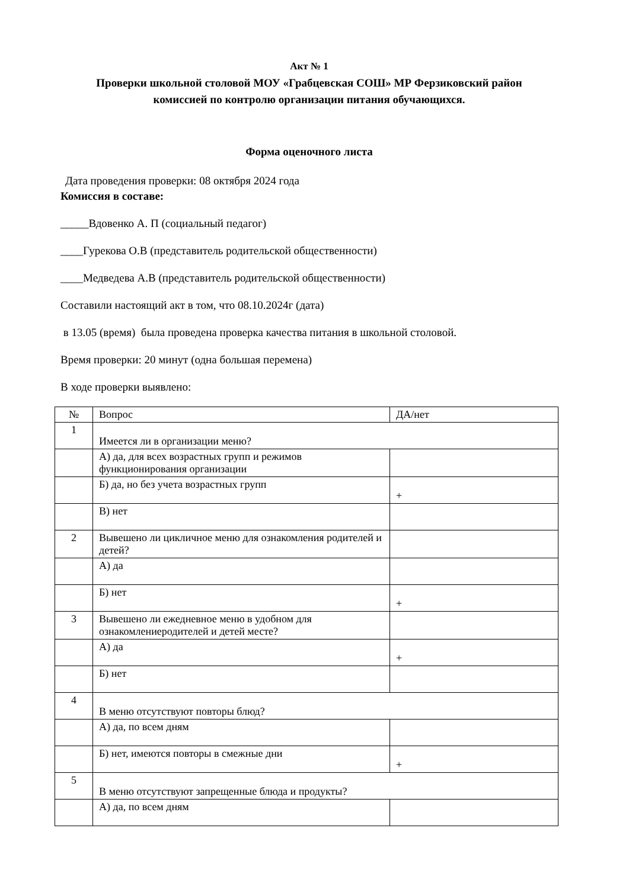Акт № 1
Проверки школьной столовой МОУ «Грабцевская СОШ» МР Ферзиковский район
комиссией по контролю организации питания обучающихся.
Форма оценочного листа
Дата проведения проверки: 08 октября 2024 года
Комиссия в составе:
_____Вдовенко А. П (социальный педагог)
____Гурекова О.В (представитель родительской общественности)
____Медведева А.В (представитель родительской общественности)
Составили настоящий акт в том, что 08.10.2024г (дата)
в 13.05 (время) была проведена проверка качества питания в школьной столовой.
Время проверки: 20 минут (одна большая перемена)
В ходе проверки выявлено:
| № | Вопрос | ДА/нет |
| --- | --- | --- |
| 1 | Имеется ли в организации меню? | |
| | А) да, для всех возрастных групп и режимов функционирования организации | |
| | Б) да, но без учета возрастных групп | + |
| | В) нет | |
| 2 | Вывешено ли цикличное меню для ознакомления родителей и детей? | |
| | А) да | |
| | Б) нет | + |
| 3 | Вывешено ли ежедневное меню в удобном для ознакомлениеродителей и детей месте? | |
| | А) да | + |
| | Б) нет | |
| 4 | В меню отсутствуют повторы блюд? | |
| | А) да, по всем дням | |
| | Б) нет, имеются повторы в смежные дни | + |
| 5 | В меню отсутствуют запрещенные блюда и продукты? | |
| | А) да, по всем дням | |